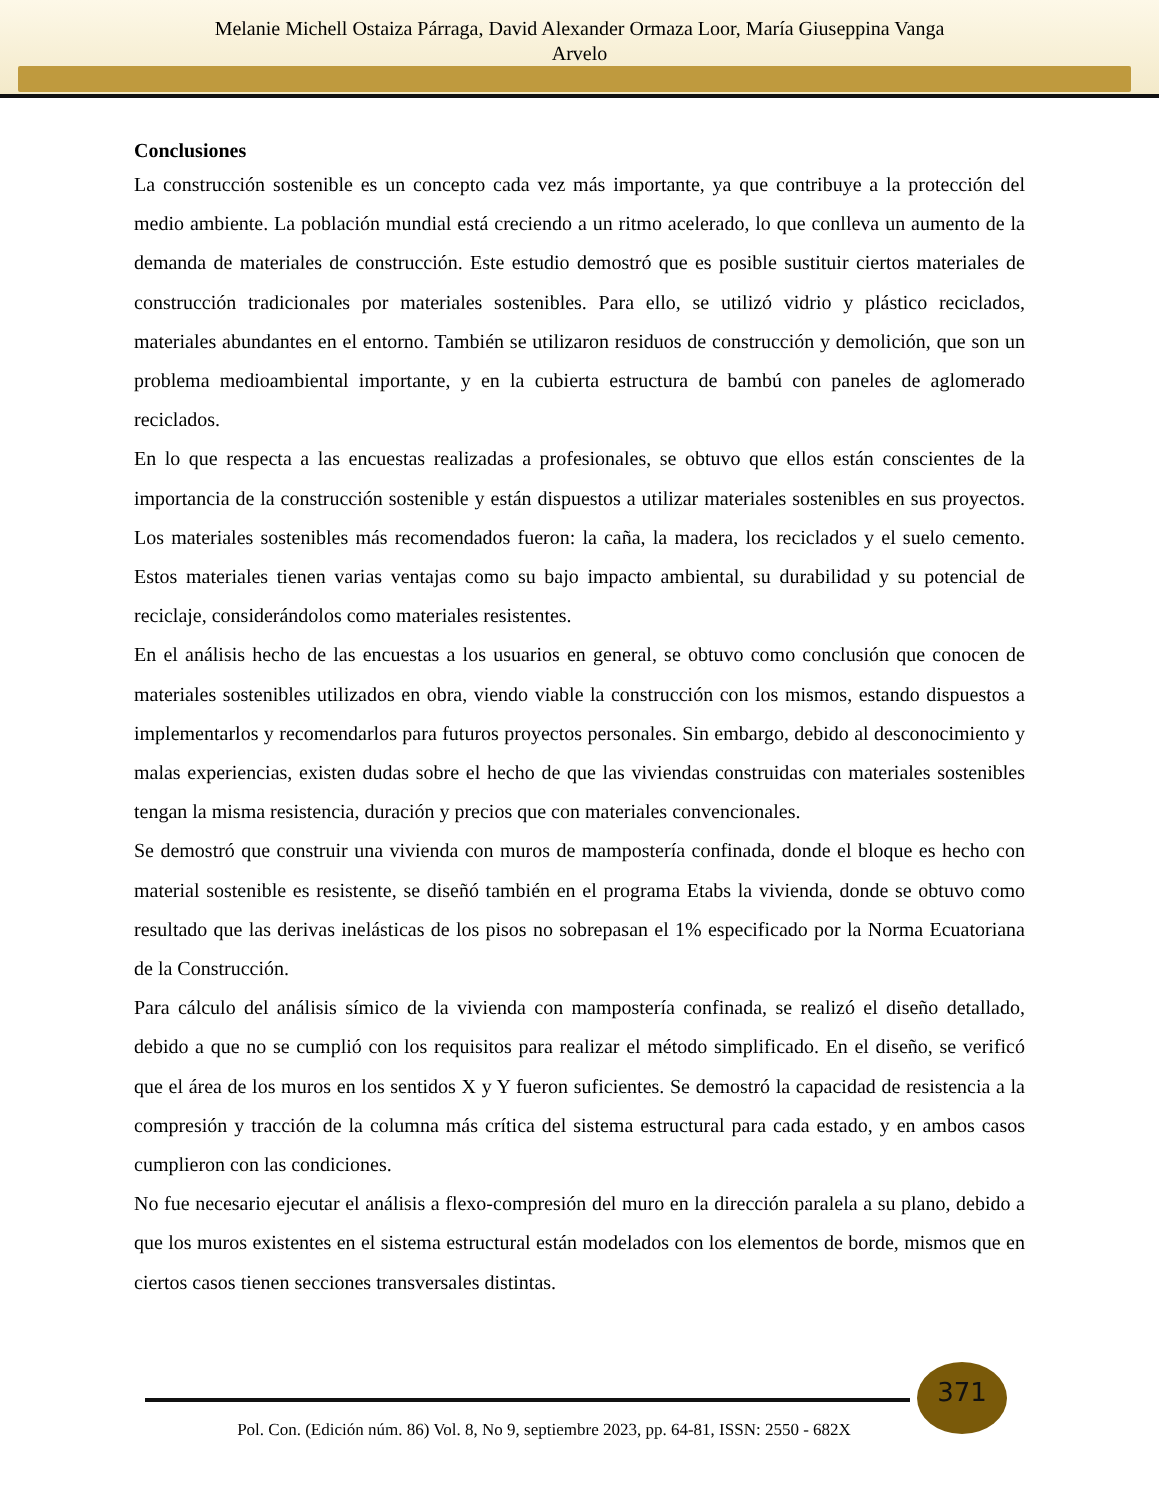Melanie Michell Ostaiza Párraga, David Alexander Ormaza Loor, María Giuseppina Vanga
Arvelo
Conclusiones
La construcción sostenible es un concepto cada vez más importante, ya que contribuye a la protección del medio ambiente. La población mundial está creciendo a un ritmo acelerado, lo que conlleva un aumento de la demanda de materiales de construcción. Este estudio demostró que es posible sustituir ciertos materiales de construcción tradicionales por materiales sostenibles. Para ello, se utilizó vidrio y plástico reciclados, materiales abundantes en el entorno. También se utilizaron residuos de construcción y demolición, que son un problema medioambiental importante, y en la cubierta estructura de bambú con paneles de aglomerado reciclados.
En lo que respecta a las encuestas realizadas a profesionales, se obtuvo que ellos están conscientes de la importancia de la construcción sostenible y están dispuestos a utilizar materiales sostenibles en sus proyectos. Los materiales sostenibles más recomendados fueron: la caña, la madera, los reciclados y el suelo cemento. Estos materiales tienen varias ventajas como su bajo impacto ambiental, su durabilidad y su potencial de reciclaje, considerándolos como materiales resistentes.
En el análisis hecho de las encuestas a los usuarios en general, se obtuvo como conclusión que conocen de materiales sostenibles utilizados en obra, viendo viable la construcción con los mismos, estando dispuestos a implementarlos y recomendarlos para futuros proyectos personales. Sin embargo, debido al desconocimiento y malas experiencias, existen dudas sobre el hecho de que las viviendas construidas con materiales sostenibles tengan la misma resistencia, duración y precios que con materiales convencionales.
Se demostró que construir una vivienda con muros de mampostería confinada, donde el bloque es hecho con material sostenible es resistente, se diseñó también en el programa Etabs la vivienda, donde se obtuvo como resultado que las derivas inelásticas de los pisos no sobrepasan el 1% especificado por la Norma Ecuatoriana de la Construcción.
Para cálculo del análisis símico de la vivienda con mampostería confinada, se realizó el diseño detallado, debido a que no se cumplió con los requisitos para realizar el método simplificado. En el diseño, se verificó que el área de los muros en los sentidos X y Y fueron suficientes. Se demostró la capacidad de resistencia a la compresión y tracción de la columna más crítica del sistema estructural para cada estado, y en ambos casos cumplieron con las condiciones.
No fue necesario ejecutar el análisis a flexo-compresión del muro en la dirección paralela a su plano, debido a que los muros existentes en el sistema estructural están modelados con los elementos de borde, mismos que en ciertos casos tienen secciones transversales distintas.
371
Pol. Con. (Edición núm. 86) Vol. 8, No 9, septiembre 2023, pp. 64-81, ISSN: 2550 - 682X